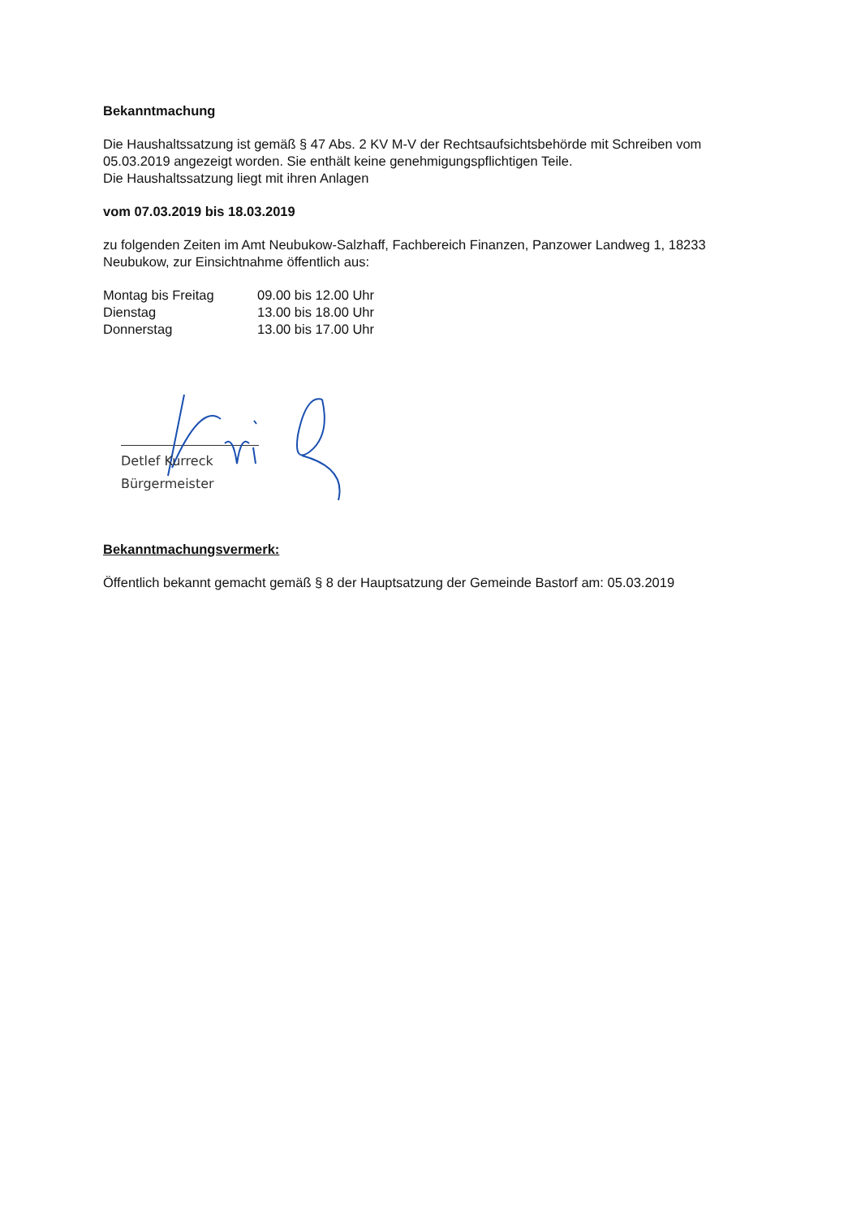Bekanntmachung
Die Haushaltssatzung ist gemäß § 47 Abs. 2 KV M-V der Rechtsaufsichtsbehörde mit Schreiben vom 05.03.2019 angezeigt worden. Sie enthält keine genehmigungspflichtigen Teile.
Die Haushaltssatzung liegt mit ihren Anlagen
vom 07.03.2019 bis 18.03.2019
zu folgenden Zeiten im Amt Neubukow-Salzhaff, Fachbereich Finanzen, Panzower Landweg 1, 18233 Neubukow, zur Einsichtnahme öffentlich aus:
Montag bis Freitag 09.00 bis 12.00 Uhr
Dienstag 13.00 bis 18.00 Uhr
Donnerstag 13.00 bis 17.00 Uhr
Detlef Kurreck
Bürgermeister
Bekanntmachungsvermerk:
Öffentlich bekannt gemacht gemäß § 8 der Hauptsatzung der Gemeinde Bastorf am: 05.03.2019